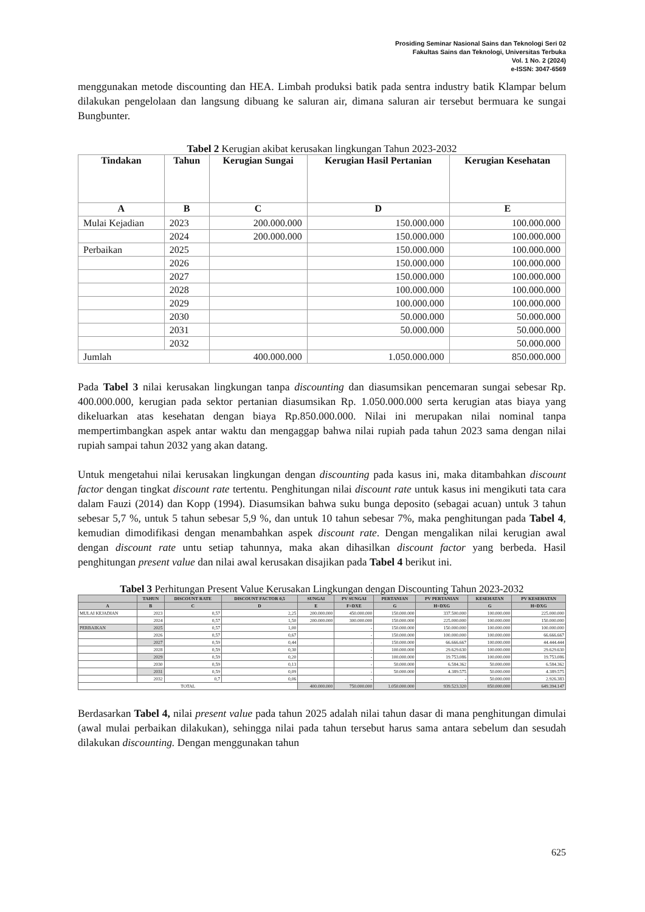Prosiding Seminar Nasional Sains dan Teknologi Seri 02
Fakultas Sains dan Teknologi, Universitas Terbuka
Vol. 1 No. 2 (2024)
e-ISSN: 3047-6569
menggunakan metode discounting dan HEA. Limbah produksi batik pada sentra industry batik Klampar belum dilakukan pengelolaan dan langsung dibuang ke saluran air, dimana saluran air tersebut bermuara ke sungai Bungbunter.
Tabel 2 Kerugian akibat kerusakan lingkungan Tahun 2023-2032
| Tindakan | Tahun | Kerugian Sungai | Kerugian Hasil Pertanian | Kerugian Kesehatan |
| --- | --- | --- | --- | --- |
| A | B | C | D | E |
| Mulai Kejadian | 2023 | 200.000.000 | 150.000.000 | 100.000.000 |
| | 2024 | 200.000.000 | 150.000.000 | 100.000.000 |
| Perbaikan | 2025 | | 150.000.000 | 100.000.000 |
| | 2026 | | 150.000.000 | 100.000.000 |
| | 2027 | | 150.000.000 | 100.000.000 |
| | 2028 | | 100.000.000 | 100.000.000 |
| | 2029 | | 100.000.000 | 100.000.000 |
| | 2030 | | 50.000.000 | 50.000.000 |
| | 2031 | | 50.000.000 | 50.000.000 |
| | 2032 | | | 50.000.000 |
| Jumlah | | 400.000.000 | 1.050.000.000 | 850.000.000 |
Pada Tabel 3 nilai kerusakan lingkungan tanpa discounting dan diasumsikan pencemaran sungai sebesar Rp. 400.000.000, kerugian pada sektor pertanian diasumsikan Rp. 1.050.000.000 serta kerugian atas biaya yang dikeluarkan atas kesehatan dengan biaya Rp.850.000.000. Nilai ini merupakan nilai nominal tanpa mempertimbangkan aspek antar waktu dan mengaggap bahwa nilai rupiah pada tahun 2023 sama dengan nilai rupiah sampai tahun 2032 yang akan datang.
Untuk mengetahui nilai kerusakan lingkungan dengan discounting pada kasus ini, maka ditambahkan discount factor dengan tingkat discount rate tertentu. Penghitungan nilai discount rate untuk kasus ini mengikuti tata cara dalam Fauzi (2014) dan Kopp (1994). Diasumsikan bahwa suku bunga deposito (sebagai acuan) untuk 3 tahun sebesar 5,7 %, untuk 5 tahun sebesar 5,9 %, dan untuk 10 tahun sebesar 7%, maka penghitungan pada Tabel 4, kemudian dimodifikasi dengan menambahkan aspek discount rate. Dengan mengalikan nilai kerugian awal dengan discount rate untu setiap tahunnya, maka akan dihasilkan discount factor yang berbeda. Hasil penghitungan present value dan nilai awal kerusakan disajikan pada Tabel 4 berikut ini.
Tabel 3 Perhitungan Present Value Kerusakan Lingkungan dengan Discounting Tahun 2023-2032
| | TAHUN | DISCOUNT RATE | DISCOUNT FACTOR 0,5 | SUNGAI | PV SUNGAI | PERTANIAN | PV PERTANIAN | KESEHATAN | PV KESEHATAN |
| --- | --- | --- | --- | --- | --- | --- | --- | --- | --- |
| A | B | C | D | E | F=DXE | G | H=DXG | G | H=DXG |
| MULAI KEJADIAN | 2023 | 0,57 | 2,25 | 200.000.000 | 450.000.000 | 150.000.000 | 337.500.000 | 100.000.000 | 225.000.000 |
| | 2024 | 0,57 | 1,50 | 200.000.000 | 300.000.000 | 150.000.000 | 225.000.000 | 100.000.000 | 150.000.000 |
| PERBAIKAN | 2025 | 0,57 | 1,00 | | - | 150.000.000 | 150.000.000 | 100.000.000 | 100.000.000 |
| | 2026 | 0,57 | 0,67 | | - | 150.000.000 | 100.000.000 | 100.000.000 | 66.666.667 |
| | 2027 | 0,59 | 0,44 | | - | 150.000.000 | 66.666.667 | 100.000.000 | 44.444.444 |
| | 2028 | 0,59 | 0,30 | | - | 100.000.000 | 29.629.630 | 100.000.000 | 29.629.630 |
| | 2029 | 0,59 | 0,20 | | - | 100.000.000 | 19.753.086 | 100.000.000 | 19.753.086 |
| | 2030 | 0,59 | 0,13 | | - | 50.000.000 | 6.584.362 | 50.000.000 | 6.584.362 |
| | 2031 | 0,59 | 0,09 | | - | 50.000.000 | 4.389.575 | 50.000.000 | 4.389.575 |
| | 2032 | 0,7 | 0,06 | | - | | - | 50.000.000 | 2.926.383 |
| TOTAL | | | | 400.000.000 | 750.000.000 | 1.050.000.000 | 939.523.320 | 850.000.000 | 649.394.147 |
Berdasarkan Tabel 4, nilai present value pada tahun 2025 adalah nilai tahun dasar di mana penghitungan dimulai (awal mulai perbaikan dilakukan), sehingga nilai pada tahun tersebut harus sama antara sebelum dan sesudah dilakukan discounting. Dengan menggunakan tahun
625